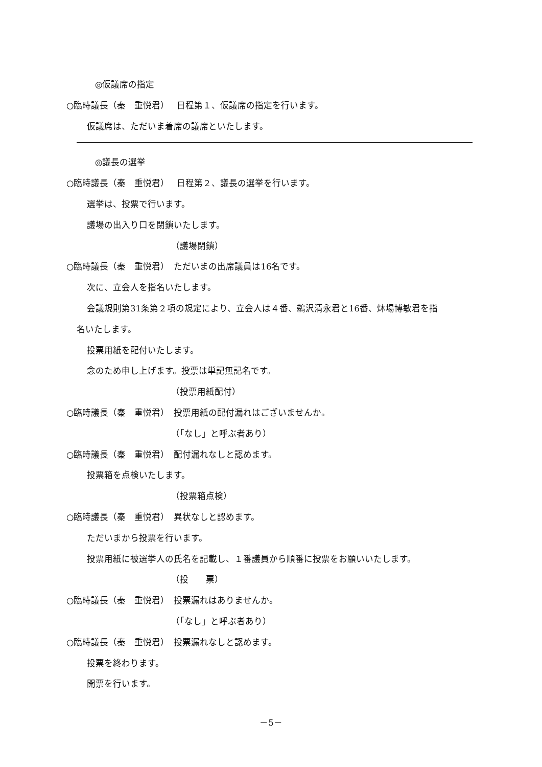◎仮議席の指定
○臨時議長（秦　重悦君）　 日程第１、仮議席の指定を行います。
仮議席は、ただいま着席の議席といたします。
◎議長の選挙
○臨時議長（秦　重悦君）　 日程第２、議長の選挙を行います。
選挙は、投票で行います。
議場の出入り口を閉鎖いたします。
（議場閉鎖）
○臨時議長（秦　重悦君）　ただいまの出席議員は16名です。
次に、立会人を指名いたします。
会議規則第31条第２項の規定により、立会人は４番、鵜沢清永君と16番、炑場博敏君を指
名いたします。
投票用紙を配付いたします。
念のため申し上げます。投票は単記無記名です。
（投票用紙配付）
○臨時議長（秦　重悦君）　投票用紙の配付漏れはございませんか。
（「なし」と呼ぶ者あり）
○臨時議長（秦　重悦君）　配付漏れなしと認めます。
投票箱を点検いたします。
（投票箱点検）
○臨時議長（秦　重悦君）　異状なしと認めます。
ただいまから投票を行います。
投票用紙に被選挙人の氏名を記載し、１番議員から順番に投票をお願いいたします。
（投　　票）
○臨時議長（秦　重悦君）　投票漏れはありませんか。
（「なし」と呼ぶ者あり）
○臨時議長（秦　重悦君）　投票漏れなしと認めます。
投票を終わります。
開票を行います。
－5－